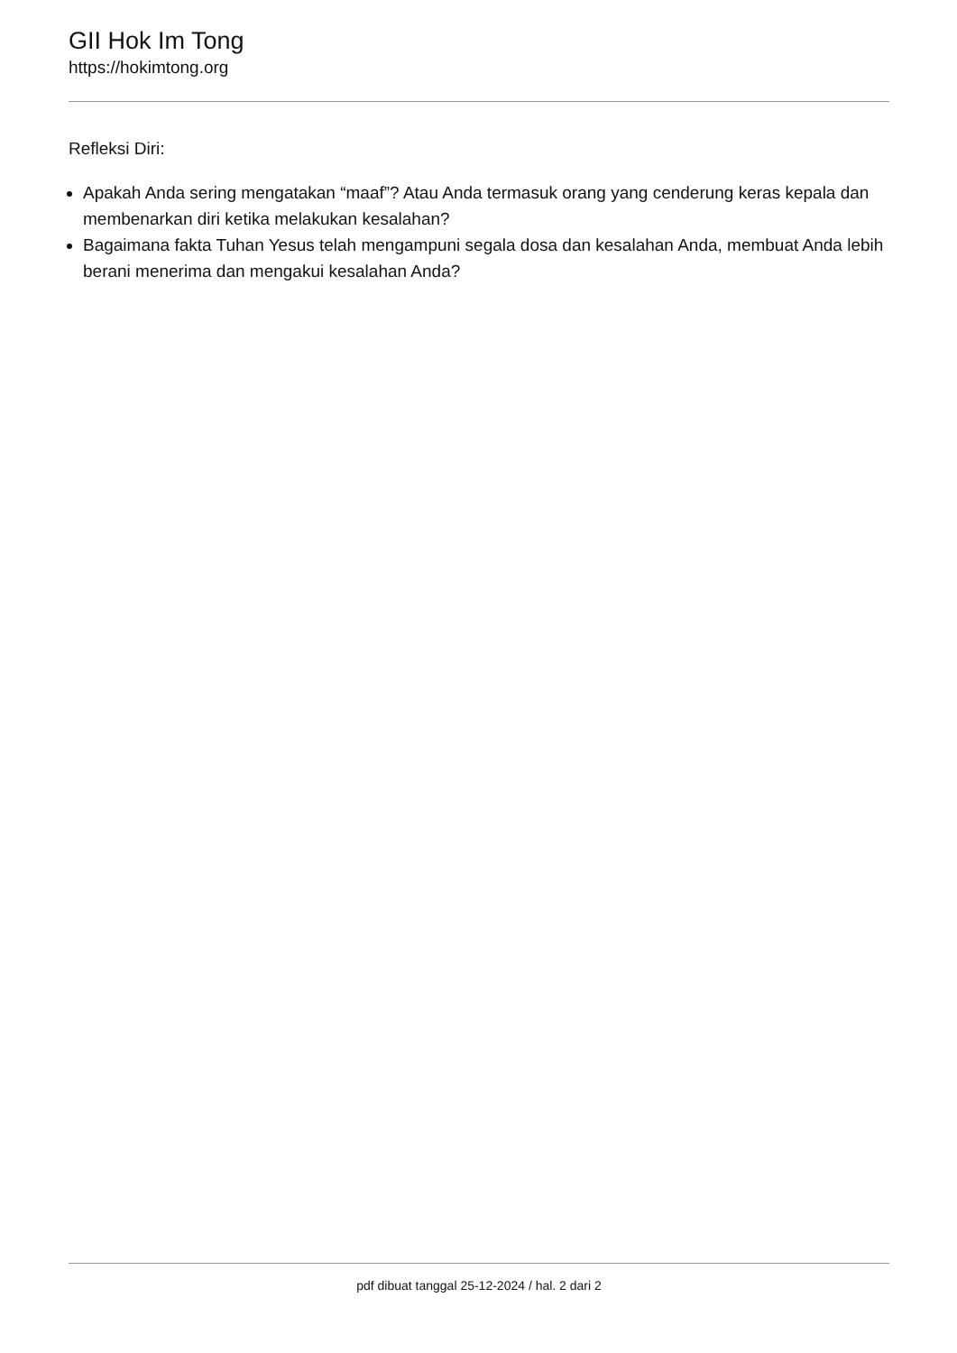GII Hok Im Tong
https://hokimtong.org
Refleksi Diri:
Apakah Anda sering mengatakan “maaf”? Atau Anda termasuk orang yang cenderung keras kepala dan membenarkan diri ketika melakukan kesalahan?
Bagaimana fakta Tuhan Yesus telah mengampuni segala dosa dan kesalahan Anda, membuat Anda lebih berani menerima dan mengakui kesalahan Anda?
pdf dibuat tanggal 25-12-2024 / hal. 2 dari 2